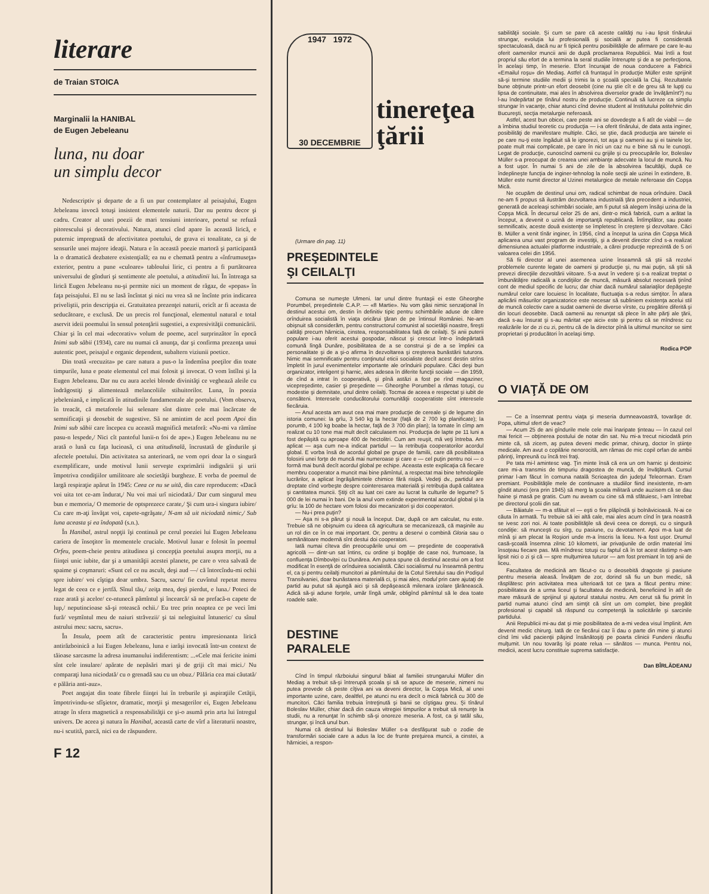literare
de Traian STOICA
Marginalii la HANIBAL
de Eugen Jebeleanu
luna, nu doar
un simplu decor
Nedescriptiv şi departe de a fi un pur contemplator al peisajului, Eugen Jebeleanu invocă totuşi insistent elementele naturii. Dar nu pentru decor şi cadru. Creator al unei poezii de mari tensiuni interioare, poetul se refuză pitorescului şi decorativului. Natura, atunci cînd apare în această lirică, e puternic impregnată de afectivitatea poetului, de grava ei tonalitate, ca şi de sensurile unei majore ideaţii. Natura e în această poezie martoră şi participantă la o dramatică dezbatere existenţială; ea nu e chemată pentru a «înfrumuseţa» exterior, pentru a pune «culoare» tabloului liric, ci pentru a fi purtătoarea universului de gînduri şi sentimente ale poetului, a atitudinii lui. În întreaga sa lirică Eugen Jebeleanu nu-şi permite nici un moment de răgaz, de «popas» în faţa peisajului. El nu se lasă încîntat şi nici nu vrea să ne încînte prin indicarea priveliştii, prin descripţia ei. Gratuitatea prezenţei naturii, oricît ar fi aceasta de seducătoare, e exclusă. De un precis rol funcţional, elementul natural e total aservit ideii poemului în sensul potenţării sugestiei, a expresivităţii comunicării. Chiar şi în cel mai «decorativ» volum de poeme, acel surprinzător în epocă Inimi sub săbii (1934), care nu numai că anunţa, dar şi confirma prezenţa unui autentic poet, peisajul e organic dependent, subaltern viziunii poetice.
Din toată «recuzita» pe care natura a pus-o la îndemîna poeţilor din toate timpurile, luna e poate elementul cel mai folosit şi invocat. O vom întîlni şi la Eugen Jebeleanu. Dar nu cu aura acelei blonde divinităţi ce veghează aleile cu îndrăgostiţi şi alimentează melancoliile stihuitorilor. Luna, în poezia jebeleniană, e implicată în atitudinile fundamentale ale poetului. (Vom observa, în treacăt, că metaforele lui selenare sînt dintre cele mai încărcate de semnificaţii şi deosebit de sugestive. Să ne amintim de acel poem Apoi din Inimi sub săbii care începea cu această magnifică metaforă: «Nu-mi va rămîne pasu-n lespede,/ Nici cît pantoful lunii-n foi de ape».) Eugen Jebeleanu nu ne arată o lună cu faţa lucioasă, ci una atitudinală, încrustată de gîndurile şi afectele poetului. Din activitatea sa anterioară, ne vom opri doar la o singură exemplificare, unde motivul lunii serveşte exprimării indignării şi urii împotriva condiţiilor umilitoare ale societăţii burgheze. E vorba de poemul de largă respiraţie apărut în 1945: Ceea ce nu se uită, din care reproducem: «Dacă voi uita tot ce-am îndurat,/ Nu voi mai urî niciodată./ Dar cum singurul meu bun e memoria,/ O memorie de optsprezece carate,/ Şi cum ura-i singura iubire/ Cu care m-aţi învăţat voi, capete-ngrăşate,/ N-am să uit niciodată nimic,/ Sub luna aceasta şi ea îndopată (s.n.).
În Hanibal, astrul nopţii îşi continuă pe cerul poeziei lui Eugen Jebeleanu cariera de însoţitor în momentele cruciale. Motivul lunar e folosit în poemul Orfeu, poem-cheie pentru atitudinea şi concepţia poetului asupra morţii, nu a fiinţei unic iubite, dar şi a umanităţii acestei planete, pe care o vrea salvată de spaime şi coşmaruri: «Sunt cel ce nu ascult, deşi aud —/ că întorcîndu-mi ochii spre iubire/ voi cîştiga doar umbra. Sacru, sacru/ fie cuvîntul repetat mereu legat de ceea ce e jertfă. Sînul tău,/ zeiţa mea, deşi pierdut, e luna./ Poteci de raze arată şi acelor/ ce-ntunecă pămîntul şi încearcă/ să ne prefacă-n capete de lup,/ neputincioase să-şi rotească ochii./ Eu trec prin noaptea ce pe veci îmi fură/ veşmîntul meu de naiuri străvezii/ şi tai nelegiuitul întuneric/ cu sînul astrului meu: sacru, sacru».
În Insula, poem atît de caracteristic pentru impresionanta lirică antirăzboinică a lui Eugen Jebeleanu, luna e iarăşi invocată într-un context de tăioase sarcasme la adresa inumanului indiferentism: ...«Cele mai fericite inimi sînt cele insulare/ apărate de nepăsări mari şi de griji cît mai mici./ Nu comparaţi luna niciodată/ cu o grenadă sau cu un obuz./ Pălăria cea mai căutată/ e pălăria anti-auz».
Poet angajat din toate fibrele fiinţei lui în treburile şi aspiraţiile Cetăţii, împotrivindu-se sfîşietor, dramatic, morţii şi mesagerilor ei, Eugen Jebeleanu atrage în sfera magnetică a responsabilităţii ce şi-o asumă prin arta lui întregul univers. De aceea şi natura în Hanibal, această carte de vîrf a literaturii noastre, nu-i scutită, parcă, nici ea de răspundere.
F 12
1947 1972
30 DECEMBRIE
tinereţea
ţării
(Urmare din pag. 11)
PREŞEDINTELE
ŞI CEILALŢI
Comuna se numeşte Ulmeni. Iar unul dintre fruntaşii ei este Gheorghe Porumbel, preşedintele C.A.P. — «8 Martie». Nu vom găsi nimic senzaţional în destinul acestui om, destin în definitiv tipic pentru schimbările aduse de către orînduirea socialistă în viaţa oricărui ţăran de pe întinsul României. Ne-am obişnuit să considerăm, pentru constructorul comunist al societăţii noastre, fireşti calităţi precum hărnicia, cinstea, responsabilitatea faţă de ceilalţi. Şi anii puterii populare i-au oferit acestui gospodar, născut şi crescut într-o îndepărtată comună lîngă Dunăre, posibilitatea de a se construi şi de a se împlini ca personalitate şi de a şi-o afirma în dezvoltarea şi creşterea bunăstării tuturora. Nimic mai semnificativ pentru conţinutul eticii socialiste decît acest destin strîns împletit în jurul evenimentelor importante ale orînduirii populare. Căci deşi bun organizator, inteligent şi harnic, ales adesea în diferite funcţii sociale — din 1959, de cînd a intrat în cooperativă, şi pînă astăzi a fost pe rînd magaziner, vicepreşedinte, casier şi preşedinte — Gheorghe Porumbel a rămas totuşi, cu modestie şi demnitate, unul dintre ceilalţi. Tocmai de aceea e respectat şi iubit de consăteni. Interesele conducătorului comunităţii cooperatiste sînt interesele fiecăruia.
— Anul acesta am avut cea mai mare producţie de cereale şi de legume din istoria comunei: la grîu, 3 540 kg la hectar (faţă de 2 700 kg planificate); la porumb, 4 100 kg boabe la hectar, faţă de 3 700 din plan); la tomate în cîmp am realizat cu 10 tone mai mult decît calculasem noi. Producţia de lapte pe 11 luni a fost depăşită cu aproape 400 de hectolitri. Cum am reuşit, mă veţi întreba. Am aplicat — aşa cum ne-a indicat partidul — la retribuţia cooperatorilor acordul global. E vorba însă de acordul global pe grupe de familii, care dă posibilitatea folosirii unei forţe de muncă mai numeroase şi care e — cel puţin pentru noi — o formă mai bună decît acordul global pe echipe. Aceasta este explicaţia că fiecare membru cooperator a muncit mai bine pămîntul, a respectat mai bine tehnologiile lucrărilor, a aplicat îngrăşămintele chimice fără risipă. Vedeţi dv., partidul are dreptate cînd vorbeşte despre cointeresarea materială şi retribuţia după calitatea şi cantitatea muncii. Ştiţi cît au luat cei care au lucrat la culturile de legume? 5 000 de lei numai în bani. De la anul vom extinde experimental acordul global şi la grîu: la 100 de hectare vom folosi doi mecanizatori şi doi cooperatori.
— Nu-i prea puţin?
— Aşa ni s-a părut şi nouă la început. Dar, după ce am calculat, nu este. Trebuie să ne obişnuim cu ideea că agricultura se mecanizează, că maşinile au un rol din ce în ce mai important. Or, pentru a deservi o combină Gloria sau o semănătoare modernă sînt destui doi cooperatori.
Iată numai cîteva din preocupările unui om — preşedinte de cooperativă agricolă — dintr-un sat întins, cu ordine şi bogăţie de case noi, frumoase, la confluenţa Dîmboviţei cu Dunărea. Am putea spune că destinul acestui om a fost modificat în esenţă de orînduirea socialistă. Căci socialismul nu înseamnă pentru el, ca şi pentru ceilalţi muncitori ai pămîntului de la Cotul Siretului sau din Podişul Transilvaniei, doar bunăstarea materială ci, şi mai ales, modul prin care ajutaţi de partid au putut să ajungă aici şi să depăşească milenara izolare ţărănească. Adică să-şi adune forţele, umăr lîngă umăr, obligînd pămîntul să le dea toate roadele sale.
DESTINE
PARALELE
Cînd în timpul războiului singurul băiat al familiei strungarului Müller din Mediaş a trebuit să-şi întrerupă şcoala şi să se apuce de meserie, nimeni nu putea prevede că peste cîţiva ani va deveni director, la Copşa Mică, al unei importante uzine, care, dealtfel, pe atunci nu era decît o mică fabrică cu 300 de muncitori. Căci familia trebuia întreţinută şi banii se cîştigau greu. Şi tînărul Boleslav Müller, chiar dacă din cauza vitregiei timpurilor a trebuit să renunţe la studii, nu a renunţat în schimb să-şi onoreze meseria. A fost, ca şi tatăl său, strungar, şi încă unul bun.
Numai că destinul lui Boleslav Müller s-a desfăşurat sub o zodie de transformări sociale care a adus la loc de frunte preţuirea muncii, a cinstei, a hărniciei, a respon-
sabilităţii sociale. Şi cum se pare că aceste calităţi nu i-au lipsit tînărului strungar, evoluţia lui profesională şi socială ar putea fi considerată spectaculoasă, dacă nu ar fi tipică pentru posibilităţile de afirmare pe care le-au oferit oamenilor muncii anii de după proclamarea Republicii. Mai întîi a fost propriul său efort de a termina la seral studiile întrerupte şi de a se perfecţiona, în acelaşi timp, în meserie. Efort încurajat de noua conducere a Fabricii «Emailul roşu» din Mediaş. Astfel că fruntaşul în producţie Müller este sprijinit să-şi termine studiile medii şi trimis la o şcoală specială la Cluj. Rezultatele bune obţinute printr-un efort deosebit (cine nu ştie cît e de greu să te lupţi cu lipsa de continuitate, mai ales în absolvirea diverselor grade de învăţămînt?) nu l-au îndepărtat pe tînărul nostru de producţie. Continuă să lucreze ca simplu strungar în vacanţe, chiar atunci cînd devine student al Institutului politehnic din Bucureşti, secţia metalurgie neferoasă.
Astfel, acest bun obicei, care peste ani se dovedeşte a fi atît de viabil — de a îmbina studiul teoretic cu producţia — i-a oferit tînărului, de data asta inginer, posibilităţi de manifestare multiple. Căci, se ştie, dacă producţia are tainele ei pe care nu-ţi este îngăduit să le ignorezi, tot aşa şi oamenii au şi ei tainele lor, poate mult mai complicate, pe care în nici un caz nu e bine să nu le cunoşti. Legat de producţie, cunoscînd oamenii cu grijile şi cu preocupările lor, Boleslav Müller s-a preocupat de crearea unei ambianţe adecvate la locul de muncă. Nu a fost uşor. În numai 5 ani de zile de la absolvirea facultăţii, după ce îndeplineşte funcţia de inginer-tehnolog la noile secţii ale uzinei în extindere, B. Müller este numit director al Uzinei metalurgice de metale neferoase din Copşa Mică.
Ne ocupăm de destinul unui om, radical schimbat de noua orînduire. Dacă ne-am fi propus să ilustrăm dezvoltarea industrială ţăra precedent a industriei, generată de aceleaşi schimbări sociale, am fi putut să alegem însăşi uzina de la Copşa Mică. În decursul celor 25 de ani, dintr-o mică fabrică, cum a arătat la început, a devenit o uzină de importanţă republicană. Întîmplător, sau poate semnificativ, aceste două existenţe se împletesc în creştere şi dezvoltare. Căci B. Müller a venit tînăr inginer, în 1956, cînd a început la uzina din Copşa Mică aplicarea unui vast program de investiţii, şi a devenit director cînd s-a realizat dimensiunea actualei platforme industriale, a cărei producţie reprezintă de 5 ori valoarea celei din 1956.
Să fii director al unei asemenea uzine înseamnă să ştii să rezolvi problemele curente legate de oameni şi producţie şi, nu mai puţin, să ştii să prevezi direcţiile dezvoltării viitoare. S-a avut în vedere şi s-a realizat treptat o îmbunătăţire radicală a condiţiilor de muncă, măsură absolut necesară ţinînd cont de mediul specific de lucru; dar chiar dacă numărul salariaţilor depăşeşte numărul celor care locuiesc în localitate, fluctuaţia s-a redus simţitor. În afara aplicării măsurilor organizatorice este necesar să subliniem existenţa acelui stil de muncă colectiv care a sudat oamenii de diverse vîrste, cu pregătire diferită şi din locuri deosebite. Dacă oamenii au renunţat să plece în alte părţi ale ţării, dacă s-au însurat şi s-au măritat «pe aici» este şi pentru că se mîndresc cu realizările lor de zi cu zi, pentru că de la director pînă la ultimul muncitor se simt proprietari şi producători în acelaşi timp.
Rodica POP
O VIAŢĂ DE OM
— Ce a însemnat pentru viaţa şi meseria dumneavoastră, tovarăşe dr. Popa, ultimul sfert de veac?
— Acum 25 de ani gîndurile mele cele mai înaripate ţinteau — în cazul cel mai fericit — obţinerea postului de notar din sat. Nu mi-a trecut niciodată prin minte că, să zicem, aş putea deveni medic primar, chirurg, doctor în ştiinţe medicale. Am avut o copilărie nenorocită, am rămas de mic copil orfan de ambii părinţi, împreună cu încă trei fraţi.
Pe tata mi-l amintesc vag. Ţin minte însă că era un om harnic şi destoinic care mi-a transmis de timpuriu dragostea de muncă, de învăţătură. Cursul primar l-am făcut în comuna natală Scrioaştea din judeţul Teleorman. Eram premiant. Posibilităţile mele de continuare a studiilor fiind inexistente, m-am gîndit atunci (era prin 1945) să merg la şcoala militară unde auzisem că se dau haine şi masă pe gratis. Cum nu aveam cu cine să mă sfătuiesc, l-am întrebat pe directorul şcolii din sat.
— Băiatule — m-a sfătuit el — eşti o fire plăpîndă şi bolnăvicioasă. N-ai ce căuta în armată. Tu trebuie să iei altă cale, mai ales acum cînd în ţara noastră se ivesc zori noi. Ai toate posibilităţile să devii ceea ce doreşti, cu o singură condiţie: să munceşti cu sîrg, cu pasiune, cu devotament. Apoi m-a luat de mînă şi am plecat la Roşiori unde m-a înscris la liceu. N-a fost uşor. Drumul casă-şcoală însemna zilnic 10 kilometri, iar privaţiunile de ordin material îmi însoţeau fiecare pas. Mă mîndresc totuşi cu faptul că în tot acest răstimp n-am lipsit nici o zi şi că — spre mulţumirea tuturor — am fost premiant în toţi anii de liceu.
Facultatea de medicină am făcut-o cu o deosebită dragoste şi pasiune pentru meseria aleasă. Învăţam de zor, dorind să fiu un bun medic, să răsplătesc prin activitatea mea ulterioară tot ce ţara a făcut pentru mine: posibilitatea de a urma liceul şi facultatea de medicină, beneficiind în atît de mare măsură de sprijinul şi ajutorul statului nostru. Am cerut să fiu primit în partid numai atunci cînd am simţit că sînt un om complet, bine pregătit profesional şi capabil să răspund cu competenţă la solicitările şi sarcinile partidului.
Anii Republicii mi-au dat şi mie posibilitatea de a-mi vedea visul împlinit. Am devenit medic chirurg. Iată de ce fiecărui caz îi dau o parte din mine şi atunci cînd îmi văd pacienţii păşind însănătoşiţi pe poarta clinicii Fundeni răsuflu mulţumit. Un nou tovarăş îşi poate relua — sănătos — munca. Pentru noi, medicii, acest lucru constituie suprema satisfacţie.
Dan BÎRLĂDEANU